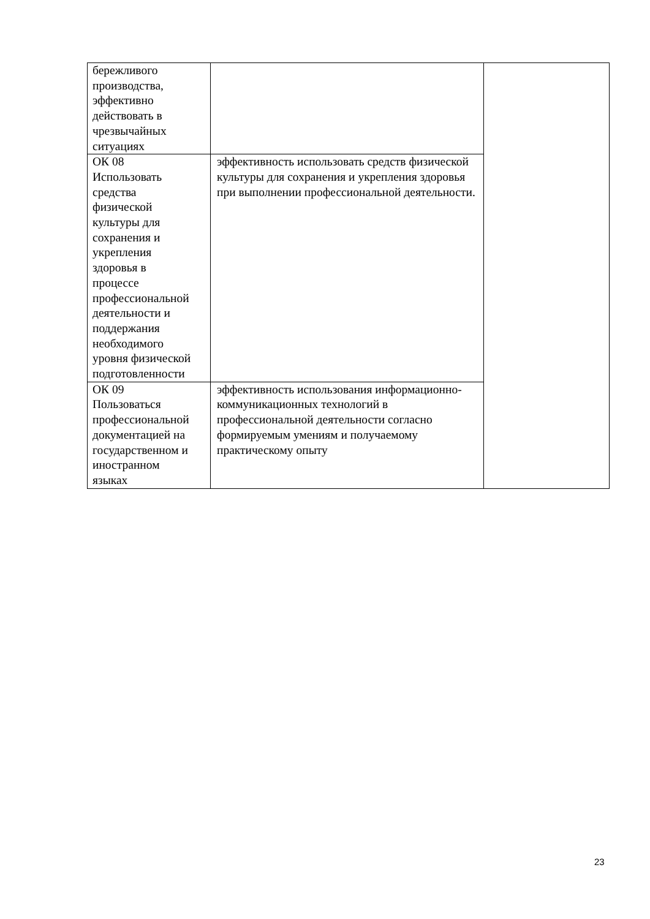| бережливого производства, эффективно действовать в чрезвычайных ситуациях | | |
| ОК 08 Использовать средства физической культуры для сохранения и укрепления здоровья в процессе профессиональной деятельности и поддержания необходимого уровня физической подготовленности | эффективность использовать средств физической культуры для сохранения и укрепления здоровья при выполнении профессиональной деятельности. | |
| ОК 09 Пользоваться профессиональной документацией на государственном и иностранном языках | эффективность использования информационно-коммуникационных технологий в профессиональной деятельности согласно формируемым умениям и получаемому практическому опыту | |
23